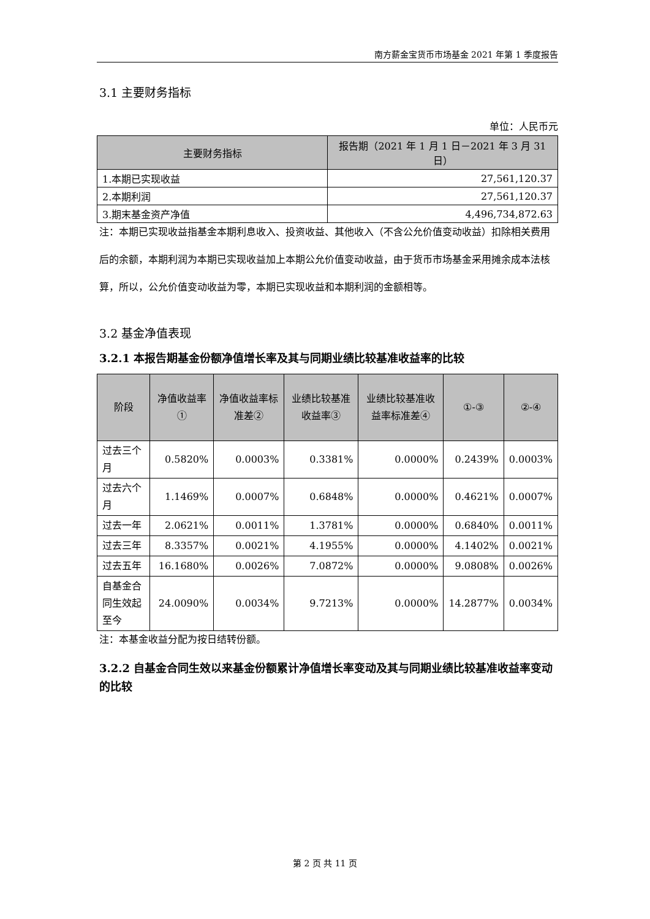南方薪金宝货币市场基金 2021 年第 1 季度报告
3.1 主要财务指标
单位：人民币元
| 主要财务指标 | 报告期（2021 年 1 月 1 日－2021 年 3 月 31 日） |
| --- | --- |
| 1.本期已实现收益 | 27,561,120.37 |
| 2.本期利润 | 27,561,120.37 |
| 3.期末基金资产净值 | 4,496,734,872.63 |
注：本期已实现收益指基金本期利息收入、投资收益、其他收入（不含公允价值变动收益）扣除相关费用后的余额，本期利润为本期已实现收益加上本期公允价值变动收益，由于货币市场基金采用摊余成本法核算，所以，公允价值变动收益为零，本期已实现收益和本期利润的金额相等。
3.2 基金净值表现
3.2.1 本报告期基金份额净值增长率及其与同期业绩比较基准收益率的比较
| 阶段 | 净值收益率① | 净值收益率标准差② | 业绩比较基准收益率③ | 业绩比较基准收益率标准差④ | ①-③ | ②-④ |
| --- | --- | --- | --- | --- | --- | --- |
| 过去三个月 | 0.5820% | 0.0003% | 0.3381% | 0.0000% | 0.2439% | 0.0003% |
| 过去六个月 | 1.1469% | 0.0007% | 0.6848% | 0.0000% | 0.4621% | 0.0007% |
| 过去一年 | 2.0621% | 0.0011% | 1.3781% | 0.0000% | 0.6840% | 0.0011% |
| 过去三年 | 8.3357% | 0.0021% | 4.1955% | 0.0000% | 4.1402% | 0.0021% |
| 过去五年 | 16.1680% | 0.0026% | 7.0872% | 0.0000% | 9.0808% | 0.0026% |
| 自基金合同生效起至今 | 24.0090% | 0.0034% | 9.7213% | 0.0000% | 14.2877% | 0.0034% |
注：本基金收益分配为按日结转份额。
3.2.2 自基金合同生效以来基金份额累计净值增长率变动及其与同期业绩比较基准收益率变动的比较
第 2 页 共 11 页